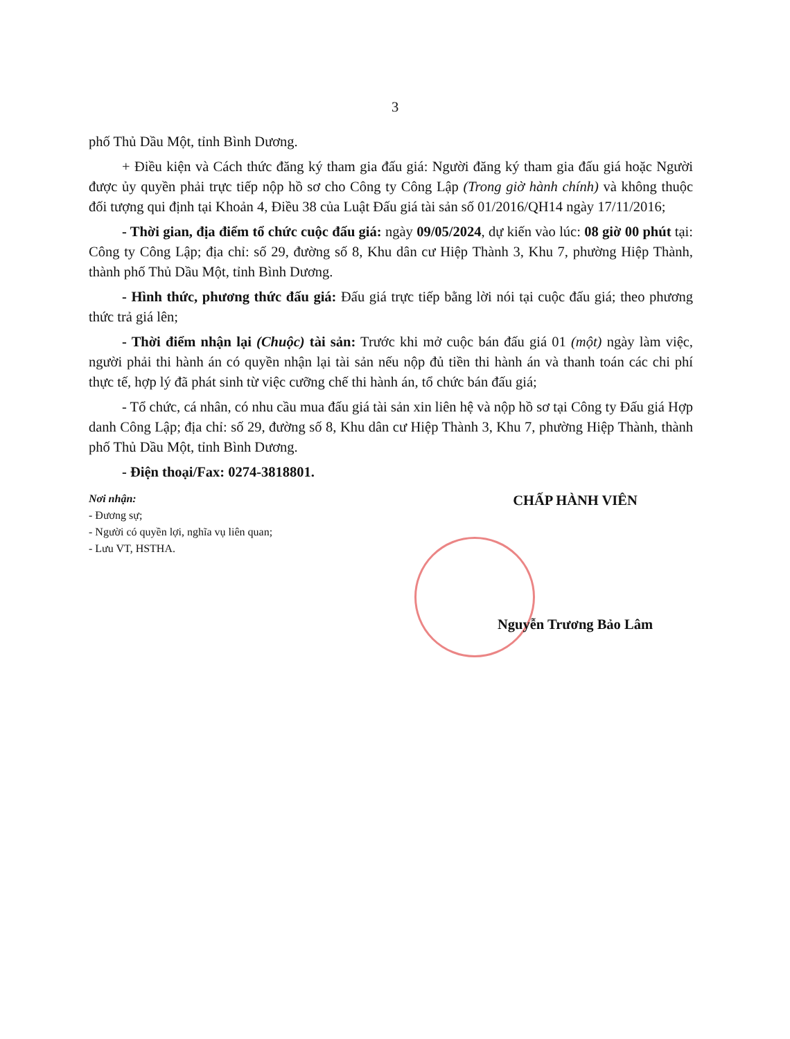3
phố Thủ Dầu Một, tỉnh Bình Dương.
+ Điều kiện và Cách thức đăng ký tham gia đấu giá: Người đăng ký tham gia đấu giá hoặc Người được ủy quyền phải trực tiếp nộp hồ sơ cho Công ty Công Lập (Trong giờ hành chính) và không thuộc đối tượng qui định tại Khoản 4, Điều 38 của Luật Đấu giá tài sản số 01/2016/QH14 ngày 17/11/2016;
- Thời gian, địa điểm tổ chức cuộc đấu giá: ngày 09/05/2024, dự kiến vào lúc: 08 giờ 00 phút tại: Công ty Công Lập; địa chỉ: số 29, đường số 8, Khu dân cư Hiệp Thành 3, Khu 7, phường Hiệp Thành, thành phố Thủ Dầu Một, tỉnh Bình Dương.
- Hình thức, phương thức đấu giá: Đấu giá trực tiếp bằng lời nói tại cuộc đấu giá; theo phương thức trả giá lên;
- Thời điểm nhận lại (Chuộc) tài sản: Trước khi mở cuộc bán đấu giá 01 (một) ngày làm việc, người phải thi hành án có quyền nhận lại tài sản nếu nộp đủ tiền thi hành án và thanh toán các chi phí thực tế, hợp lý đã phát sinh từ việc cưỡng chế thi hành án, tổ chức bán đấu giá;
- Tổ chức, cá nhân, có nhu cầu mua đấu giá tài sản xin liên hệ và nộp hồ sơ tại Công ty Đấu giá Hợp danh Công Lập; địa chỉ: số 29, đường số 8, Khu dân cư Hiệp Thành 3, Khu 7, phường Hiệp Thành, thành phố Thủ Dầu Một, tỉnh Bình Dương.
- Điện thoại/Fax: 0274-3818801.
Nơi nhận:
- Đương sự;
- Người có quyền lợi, nghĩa vụ liên quan;
- Lưu VT, HSTHA.
CHẤP HÀNH VIÊN
Nguyễn Trương Bảo Lâm